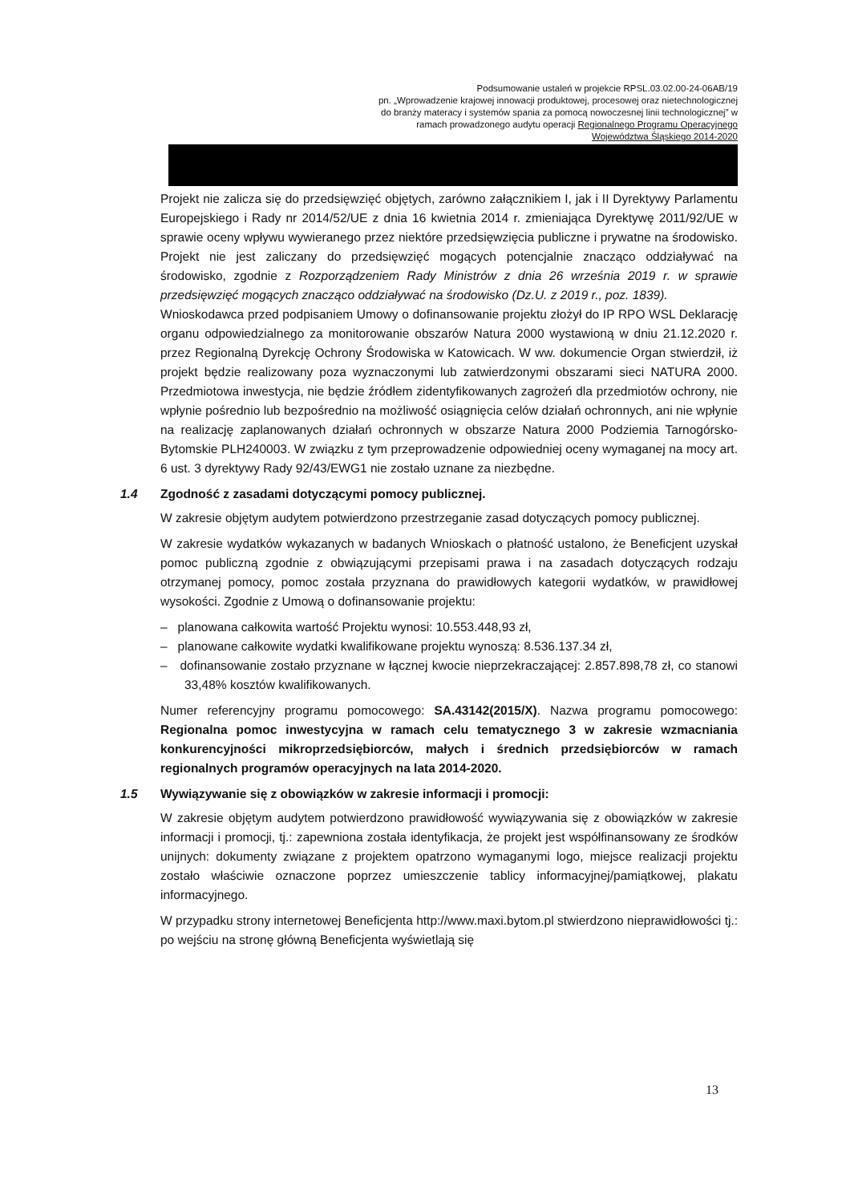Podsumowanie ustaleń w projekcie RPSL.03.02.00-24-06AB/19
pn. „Wprowadzenie krajowej innowacji produktowej, procesowej oraz nietechnologicznej do branży materacy i systemów spania za pomocą nowoczesnej linii technologicznej” w ramach prowadzonego audytu operacji Regionalnego Programu Operacyjnego Województwa Śląskiego 2014-2020
Projekt nie zalicza się do przedsięwzięć objętych, zarówno załącznikiem I, jak i II Dyrektywy Parlamentu Europejskiego i Rady nr 2014/52/UE z dnia 16 kwietnia 2014 r. zmieniająca Dyrektywę 2011/92/UE w sprawie oceny wpływu wywieranego przez niektóre przedsięwzięcia publiczne i prywatne na środowisko. Projekt nie jest zaliczany do przedsięwzięć mogących potencjalnie znacząco oddziaływać na środowisko, zgodnie z Rozporządzeniem Rady Ministrów z dnia 26 września 2019 r. w sprawie przedsięwzięć mogących znacząco oddziaływać na środowisko (Dz.U. z 2019 r., poz. 1839).
Wnioskodawca przed podpisaniem Umowy o dofinansowanie projektu złożył do IP RPO WSL Deklarację organu odpowiedzialnego za monitorowanie obszarów Natura 2000 wystawioną w dniu 21.12.2020 r. przez Regionalną Dyrekcję Ochrony Środowiska w Katowicach. W ww. dokumencie Organ stwierdził, iż projekt będzie realizowany poza wyznaczonymi lub zatwierdzonymi obszarami sieci NATURA 2000. Przedmiotowa inwestycja, nie będzie źródłem zidentyfikowanych zagrożeń dla przedmiotów ochrony, nie wpłynie pośrednio lub bezpośrednio na możliwość osiągnięcia celów działań ochronnych, ani nie wpłynie na realizację zaplanowanych działań ochronnych w obszarze Natura 2000 Podziemia Tarnogórsko-Bytomskie PLH240003. W związku z tym przeprowadzenie odpowiedniej oceny wymaganej na mocy art. 6 ust. 3 dyrektywy Rady 92/43/EWG1 nie zostało uznane za niezbędne.
1.4 Zgodność z zasadami dotyczącymi pomocy publicznej.
W zakresie objętym audytem potwierdzono przestrzeganie zasad dotyczących pomocy publicznej.
W zakresie wydatków wykazanych w badanych Wnioskach o płatność ustalono, że Beneficjent uzyskał pomoc publiczną zgodnie z obwiązującymi przepisami prawa i na zasadach dotyczących rodzaju otrzymanej pomocy, pomoc została przyznana do prawidłowych kategorii wydatków, w prawidłowej wysokości. Zgodnie z Umową o dofinansowanie projektu:
– planowana całkowita wartość Projektu wynosi: 10.553.448,93 zł,
– planowane całkowite wydatki kwalifikowane projektu wynoszą: 8.536.137.34 zł,
– dofinansowanie zostało przyznane w łącznej kwocie nieprzekraczającej: 2.857.898,78 zł, co stanowi 33,48% kosztów kwalifikowanych.
Numer referencyjny programu pomocowego: SA.43142(2015/X). Nazwa programu pomocowego: Regionalna pomoc inwestycyjna w ramach celu tematycznego 3 w zakresie wzmacniania konkurencyjności mikroprzedsiębiorców, małych i średnich przedsiębiorców w ramach regionalnych programów operacyjnych na lata 2014-2020.
1.5 Wywiązywanie się z obowiązków w zakresie informacji i promocji:
W zakresie objętym audytem potwierdzono prawidłowość wywiązywania się z obowiązków w zakresie informacji i promocji, tj.: zapewniona została identyfikacja, że projekt jest współfinansowany ze środków unijnych: dokumenty związane z projektem opatrzono wymaganymi logo, miejsce realizacji projektu zostało właściwie oznaczone poprzez umieszczenie tablicy informacyjnej/pamiątkowej, plakatu informacyjnego.
W przypadku strony internetowej Beneficjenta http://www.maxi.bytom.pl stwierdzono nieprawidłowości tj.: po wejściu na stronę główną Beneficjenta wyświetlają się
13